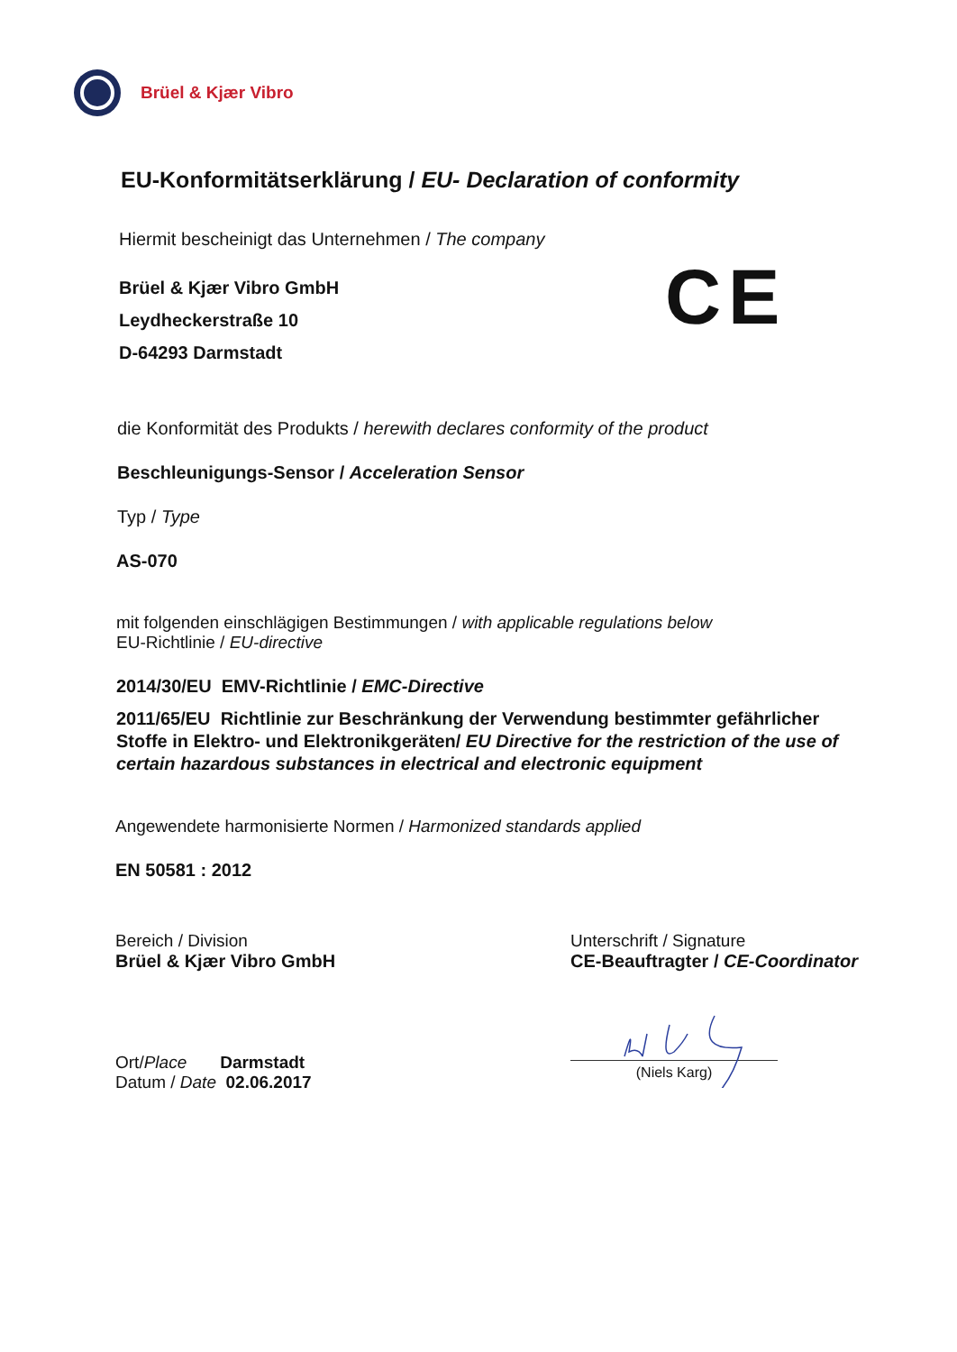Brüel & Kjær Vibro
EU-Konformitätserklärung / EU- Declaration of conformity
CE
Hiermit bescheinigt das Unternehmen / The company
Brüel & Kjær Vibro GmbH
Leydheckerstraße 10
D-64293 Darmstadt
die Konformität des Produkts / herewith declares conformity of the product
Beschleunigungs-Sensor / Acceleration Sensor
Typ / Type
AS-070
mit folgenden einschlägigen Bestimmungen / with applicable regulations below
EU-Richtlinie / EU-directive
2014/30/EU EMV-Richtlinie / EMC-Directive
2011/65/EU Richtlinie zur Beschränkung der Verwendung bestimmter gefährlicher Stoffe in Elektro- und Elektronikgeräten/ EU Directive for the restriction of the use of certain hazardous substances in electrical and electronic equipment
Angewendete harmonisierte Normen / Harmonized standards applied
EN 50581 : 2012
Bereich / Division
Brüel & Kjær Vibro GmbH
Unterschrift / Signature
CE-Beauftragter / CE-Coordinator
Ort/Place Darmstadt
Datum / Date 02.06.2017
(Niels Karg)